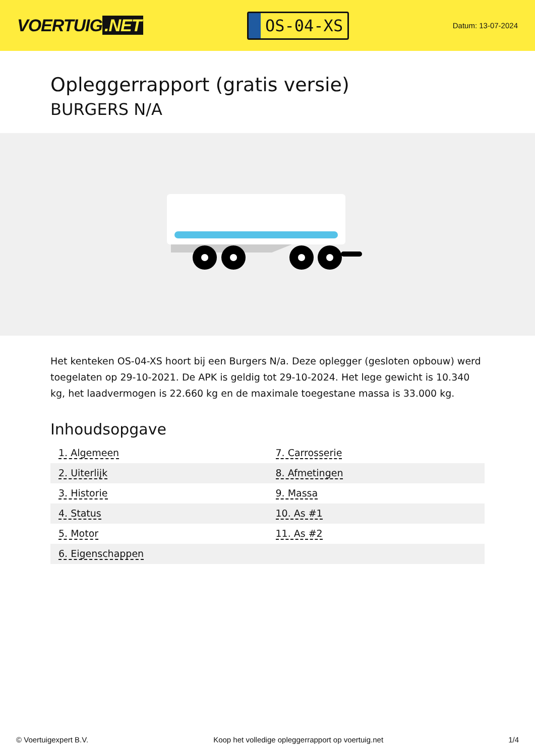VOERTUIG.NET
OS-04-XS
Datum: 13-07-2024
Opleggerrapport (gratis versie)
BURGERS N/A
Het kenteken OS-04-XS hoort bij een Burgers N/a. Deze oplegger (gesloten opbouw) werd toegelaten op 29-10-2021. De APK is geldig tot 29-10-2024. Het lege gewicht is 10.340 kg, het laadvermogen is 22.660 kg en de maximale toegestane massa is 33.000 kg.
Inhoudsopgave
| 1. Algemeen | 7. Carrosserie |
| 2. Uiterlijk | 8. Afmetingen |
| 3. Historie | 9. Massa |
| 4. Status | 10. As #1 |
| 5. Motor | 11. As #2 |
| 6. Eigenschappen | |
© Voertuigexpert B.V. Koop het volledige opleggerrapport op voertuig.net
1/4